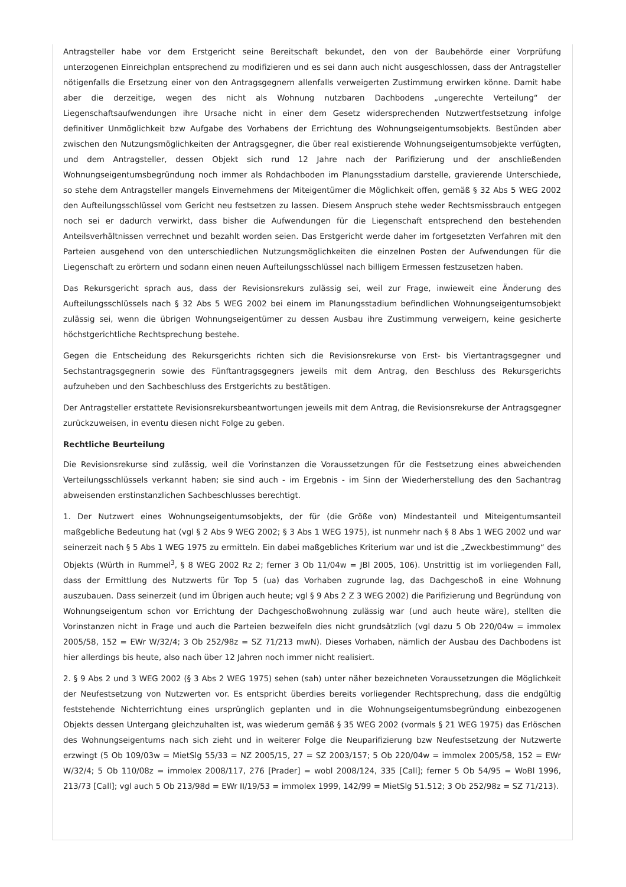Antragsteller habe vor dem Erstgericht seine Bereitschaft bekundet, den von der Baubehörde einer Vorprüfung unterzogenen Einreichplan entsprechend zu modifizieren und es sei dann auch nicht ausgeschlossen, dass der Antragsteller nötigenfalls die Ersetzung einer von den Antragsgegnern allenfalls verweigerten Zustimmung erwirken könne. Damit habe aber die derzeitige, wegen des nicht als Wohnung nutzbaren Dachbodens „ungerechte Verteilung“ der Liegenschaftsaufwendungen ihre Ursache nicht in einer dem Gesetz widersprechenden Nutzwertfestsetzung infolge definitiver Unmöglichkeit bzw Aufgabe des Vorhabens der Errichtung des Wohnungseigentumsobjekts. Bestünden aber zwischen den Nutzungsmöglichkeiten der Antragsgegner, die über real existierende Wohnungseigentumsobjekte verfügten, und dem Antragsteller, dessen Objekt sich rund 12 Jahre nach der Parifizierung und der anschließenden Wohnungseigentumsbegründung noch immer als Rohdachboden im Planungsstadium darstelle, gravierende Unterschiede, so stehe dem Antragsteller mangels Einvernehmens der Miteigentümer die Möglichkeit offen, gemäß § 32 Abs 5 WEG 2002 den Aufteilungsschlüssel vom Gericht neu festsetzen zu lassen. Diesem Anspruch stehe weder Rechtsmissbrauch entgegen noch sei er dadurch verwirkt, dass bisher die Aufwendungen für die Liegenschaft entsprechend den bestehenden Anteilsverhältnissen verrechnet und bezahlt worden seien. Das Erstgericht werde daher im fortgesetzten Verfahren mit den Parteien ausgehend von den unterschiedlichen Nutzungsmöglichkeiten die einzelnen Posten der Aufwendungen für die Liegenschaft zu erörtern und sodann einen neuen Aufteilungsschlüssel nach billigem Ermessen festzusetzen haben.
Das Rekursgericht sprach aus, dass der Revisionsrekurs zulässig sei, weil zur Frage, inwieweit eine Änderung des Aufteilungsschlüssels nach § 32 Abs 5 WEG 2002 bei einem im Planungsstadium befindlichen Wohnungseigentumsobjekt zulässig sei, wenn die übrigen Wohnungseigentümer zu dessen Ausbau ihre Zustimmung verweigern, keine gesicherte höchstgerichtliche Rechtsprechung bestehe.
Gegen die Entscheidung des Rekursgerichts richten sich die Revisionsrekurse von Erst- bis Viertantragsgegner und Sechstantragsgegnerin sowie des Fünftantragsgegners jeweils mit dem Antrag, den Beschluss des Rekursgerichts aufzuheben und den Sachbeschluss des Erstgerichts zu bestätigen.
Der Antragsteller erstattete Revisionsrekursbeantwortungen jeweils mit dem Antrag, die Revisionsrekurse der Antragsgegner zurückzuweisen, in eventu diesen nicht Folge zu geben.
Rechtliche Beurteilung
Die Revisionsrekurse sind zulässig, weil die Vorinstanzen die Voraussetzungen für die Festsetzung eines abweichenden Verteilungsschlüssels verkannt haben; sie sind auch - im Ergebnis - im Sinn der Wiederherstellung des den Sachantrag abweisenden erstinstanzlichen Sachbeschlusses berechtigt.
1. Der Nutzwert eines Wohnungseigentumsobjekts, der für (die Größe von) Mindestanteil und Miteigentumsanteil maßgebliche Bedeutung hat (vgl § 2 Abs 9 WEG 2002; § 3 Abs 1 WEG 1975), ist nunmehr nach § 8 Abs 1 WEG 2002 und war seinerzeit nach § 5 Abs 1 WEG 1975 zu ermitteln. Ein dabei maßgebliches Kriterium war und ist die „Zweckbestimmung“ des Objekts (Würth in Rummel<sup>3</sup>, § 8 WEG 2002 Rz 2; ferner 3 Ob 11/04w = JBl 2005, 106). Unstrittig ist im vorliegenden Fall, dass der Ermittlung des Nutzwerts für Top 5 (ua) das Vorhaben zugrunde lag, das Dachgeschoß in eine Wohnung auszubauen. Dass seinerzeit (und im Übrigen auch heute; vgl § 9 Abs 2 Z 3 WEG 2002) die Parifizierung und Begründung von Wohnungseigentum schon vor Errichtung der Dachgeschoßwohnung zulässig war (und auch heute wäre), stellten die Vorinstanzen nicht in Frage und auch die Parteien bezweifeln dies nicht grundsätzlich (vgl dazu 5 Ob 220/04w = immolex 2005/58, 152 = EWr W/32/4; 3 Ob 252/98z = SZ 71/213 mwN). Dieses Vorhaben, nämlich der Ausbau des Dachbodens ist hier allerdings bis heute, also nach über 12 Jahren noch immer nicht realisiert.
2. § 9 Abs 2 und 3 WEG 2002 (§ 3 Abs 2 WEG 1975) sehen (sah) unter näher bezeichneten Voraussetzungen die Möglichkeit der Neufestsetzung von Nutzwerten vor. Es entspricht überdies bereits vorliegender Rechtsprechung, dass die endgültig feststehende Nichterrichtung eines ursprünglich geplanten und in die Wohnungseigentumsbegründung einbezogenen Objekts dessen Untergang gleichzuhalten ist, was wiederum gemäß § 35 WEG 2002 (vormals § 21 WEG 1975) das Erlöschen des Wohnungseigentums nach sich zieht und in weiterer Folge die Neuparifizierung bzw Neufestsetzung der Nutzwerte erzwingt (5 Ob 109/03w = MietSlg 55/33 = NZ 2005/15, 27 = SZ 2003/157; 5 Ob 220/04w = immolex 2005/58, 152 = EWr W/32/4; 5 Ob 110/08z = immolex 2008/117, 276 [Prader] = wobl 2008/124, 335 [Call]; ferner 5 Ob 54/95 = WoBl 1996, 213/73 [Call]; vgl auch 5 Ob 213/98d = EWr II/19/53 = immolex 1999, 142/99 = MietSlg 51.512; 3 Ob 252/98z = SZ 71/213).